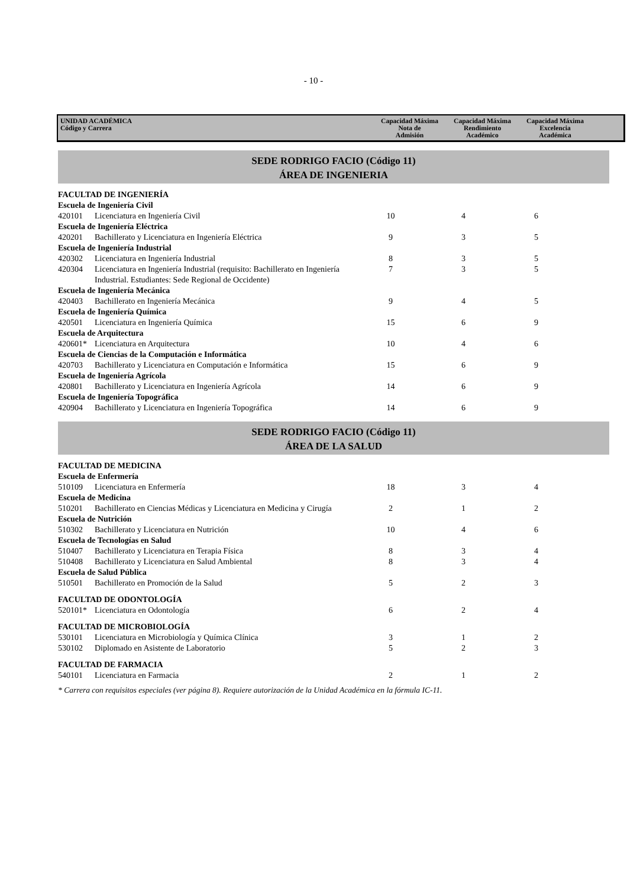- 10 -
UNIDAD ACADÉMICA
Código y Carrera
Capacidad Máxima
Nota de
Admisión
Capacidad Máxima
Rendimiento
Académico
Capacidad Máxima
Excelencia
Académica
SEDE RODRIGO FACIO (Código 11)
ÁREA DE INGENIERIA
| FACULTAD DE INGENIERÍA | | | | |
| Escuela de Ingeniería Civil | | | | |
| 420101 | Licenciatura en Ingeniería Civil | 10 | 4 | 6 |
| Escuela de Ingeniería Eléctrica | | | | |
| 420201 | Bachillerato y Licenciatura en Ingeniería Eléctrica | 9 | 3 | 5 |
| Escuela de Ingeniería Industrial | | | | |
| 420302 | Licenciatura en Ingeniería Industrial | 8 | 3 | 5 |
| 420304 | Licenciatura en Ingeniería Industrial (requisito: Bachillerato en Ingeniería Industrial. Estudiantes: Sede Regional de Occidente) | 7 | 3 | 5 |
| Escuela de Ingeniería Mecánica | | | | |
| 420403 | Bachillerato en Ingeniería Mecánica | 9 | 4 | 5 |
| Escuela de Ingeniería Química | | | | |
| 420501 | Licenciatura en Ingeniería Química | 15 | 6 | 9 |
| Escuela de Arquitectura | | | | |
| 420601* | Licenciatura en Arquitectura | 10 | 4 | 6 |
| Escuela de Ciencias de la Computación e Informática | | | | |
| 420703 | Bachillerato y Licenciatura en Computación e Informática | 15 | 6 | 9 |
| Escuela de Ingeniería Agrícola | | | | |
| 420801 | Bachillerato y Licenciatura en Ingeniería Agrícola | 14 | 6 | 9 |
| Escuela de Ingeniería Topográfica | | | | |
| 420904 | Bachillerato y Licenciatura en Ingeniería Topográfica | 14 | 6 | 9 |
SEDE RODRIGO FACIO (Código 11)
ÁREA DE LA SALUD
| FACULTAD DE MEDICINA | | | | |
| Escuela de Enfermería | | | | |
| 510109 | Licenciatura en Enfermería | 18 | 3 | 4 |
| Escuela de Medicina | | | | |
| 510201 | Bachillerato en Ciencias Médicas y Licenciatura en Medicina y Cirugía | 2 | 1 | 2 |
| Escuela de Nutrición | | | | |
| 510302 | Bachillerato y Licenciatura en Nutrición | 10 | 4 | 6 |
| Escuela de Tecnologías en Salud | | | | |
| 510407 | Bachillerato y Licenciatura en Terapia Física | 8 | 3 | 4 |
| 510408 | Bachillerato y Licenciatura en Salud Ambiental | 8 | 3 | 4 |
| Escuela de Salud Pública | | | | |
| 510501 | Bachillerato en Promoción de la Salud | 5 | 2 | 3 |
| FACULTAD DE ODONTOLOGÍA | | | | |
| 520101* | Licenciatura en Odontología | 6 | 2 | 4 |
| FACULTAD DE MICROBIOLOGÍA | | | | |
| 530101 | Licenciatura en Microbiología y Química Clínica | 3 | 1 | 2 |
| 530102 | Diplomado en Asistente de Laboratorio | 5 | 2 | 3 |
| FACULTAD DE FARMACIA | | | | |
| 540101 | Licenciatura en Farmacia | 2 | 1 | 2 |
* Carrera con requisitos especiales (ver página 8). Requiere autorización de la Unidad Académica en la fórmula IC-11.